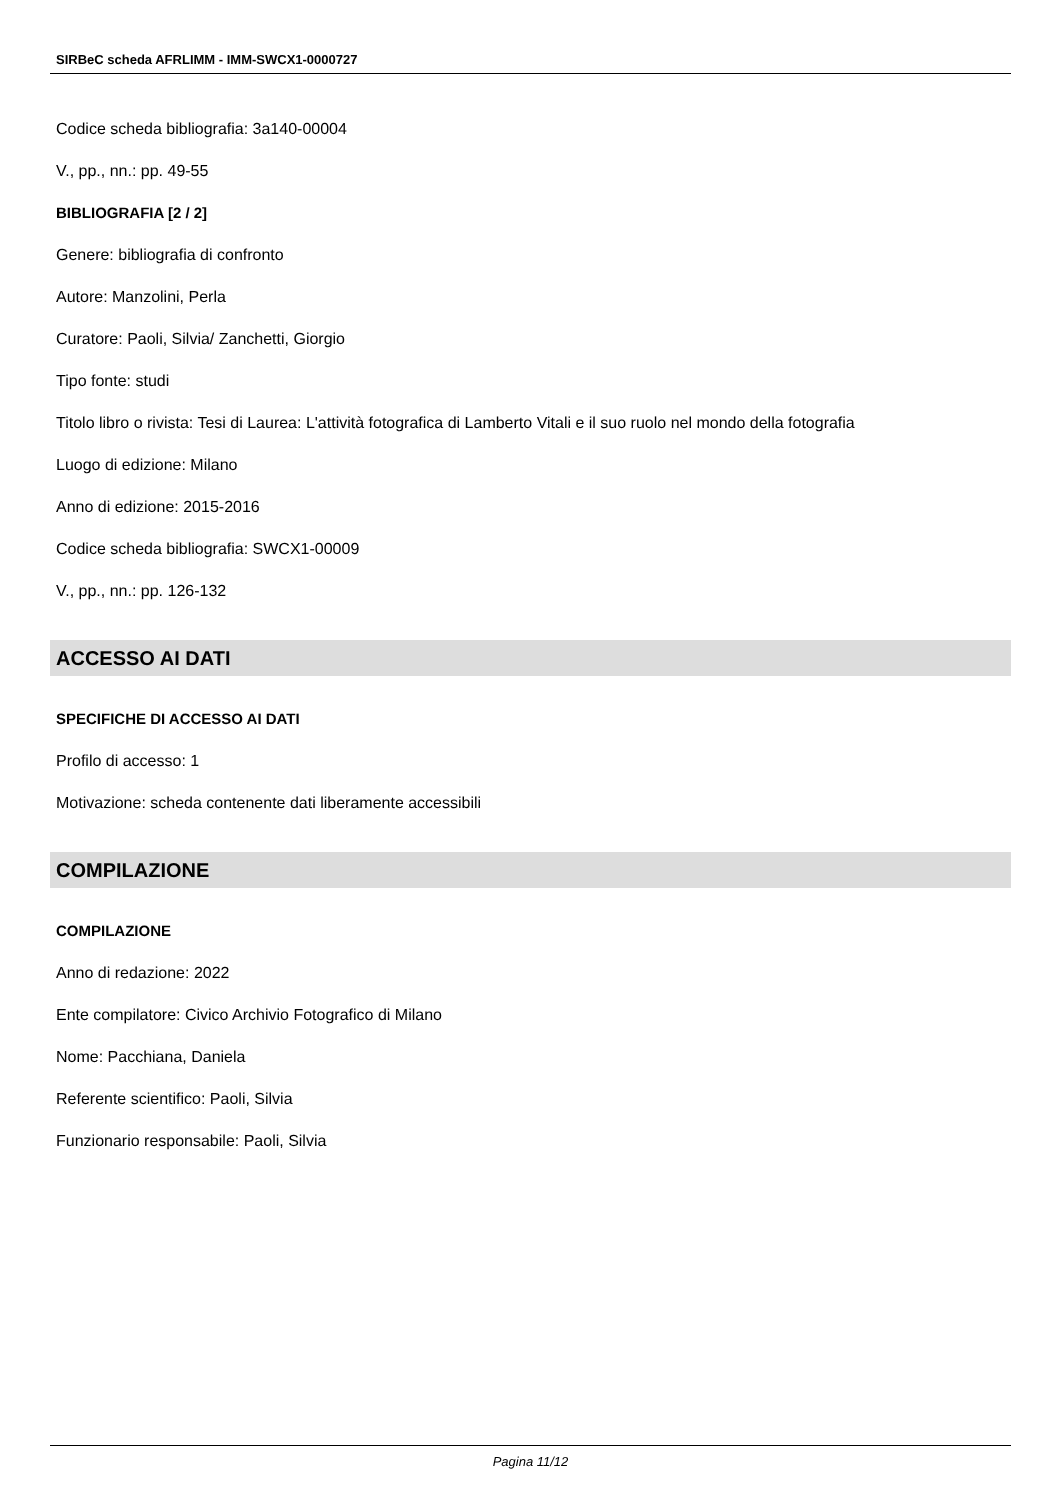SIRBeC scheda AFRLIMM - IMM-SWCX1-0000727
Codice scheda bibliografia: 3a140-00004
V., pp., nn.: pp. 49-55
BIBLIOGRAFIA [2 / 2]
Genere: bibliografia di confronto
Autore: Manzolini, Perla
Curatore: Paoli, Silvia/ Zanchetti, Giorgio
Tipo fonte: studi
Titolo libro o rivista: Tesi di Laurea: L'attività fotografica di Lamberto Vitali e il suo ruolo nel mondo della fotografia
Luogo di edizione: Milano
Anno di edizione: 2015-2016
Codice scheda bibliografia: SWCX1-00009
V., pp., nn.: pp. 126-132
ACCESSO AI DATI
SPECIFICHE DI ACCESSO AI DATI
Profilo di accesso: 1
Motivazione: scheda contenente dati liberamente accessibili
COMPILAZIONE
COMPILAZIONE
Anno di redazione: 2022
Ente compilatore: Civico Archivio Fotografico di Milano
Nome: Pacchiana, Daniela
Referente scientifico: Paoli, Silvia
Funzionario responsabile: Paoli, Silvia
Pagina 11/12